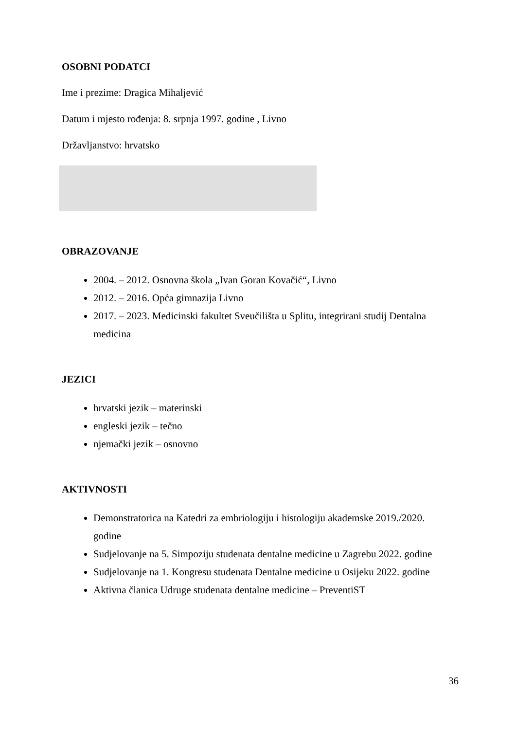OSOBNI PODATCI
Ime i prezime: Dragica Mihaljević
Datum i mjesto rođenja: 8. srpnja 1997. godine , Livno
Državljanstvo: hrvatsko
OBRAZOVANJE
2004. – 2012. Osnovna škola „Ivan Goran Kovačić“, Livno
2012. – 2016. Opća gimnazija Livno
2017. – 2023. Medicinski fakultet Sveučilišta u Splitu, integrirani studij Dentalna medicina
JEZICI
hrvatski jezik – materinski
engleski jezik – tečno
njemački jezik – osnovno
AKTIVNOSTI
Demonstratorica na Katedri za embriologiju i histologiju akademske 2019./2020. godine
Sudjelovanje na 5. Simpoziju studenata dentalne medicine u Zagrebu 2022. godine
Sudjelovanje na 1. Kongresu studenata Dentalne medicine u Osijeku 2022. godine
Aktivna članica Udruge studenata dentalne medicine – PreventiST
36